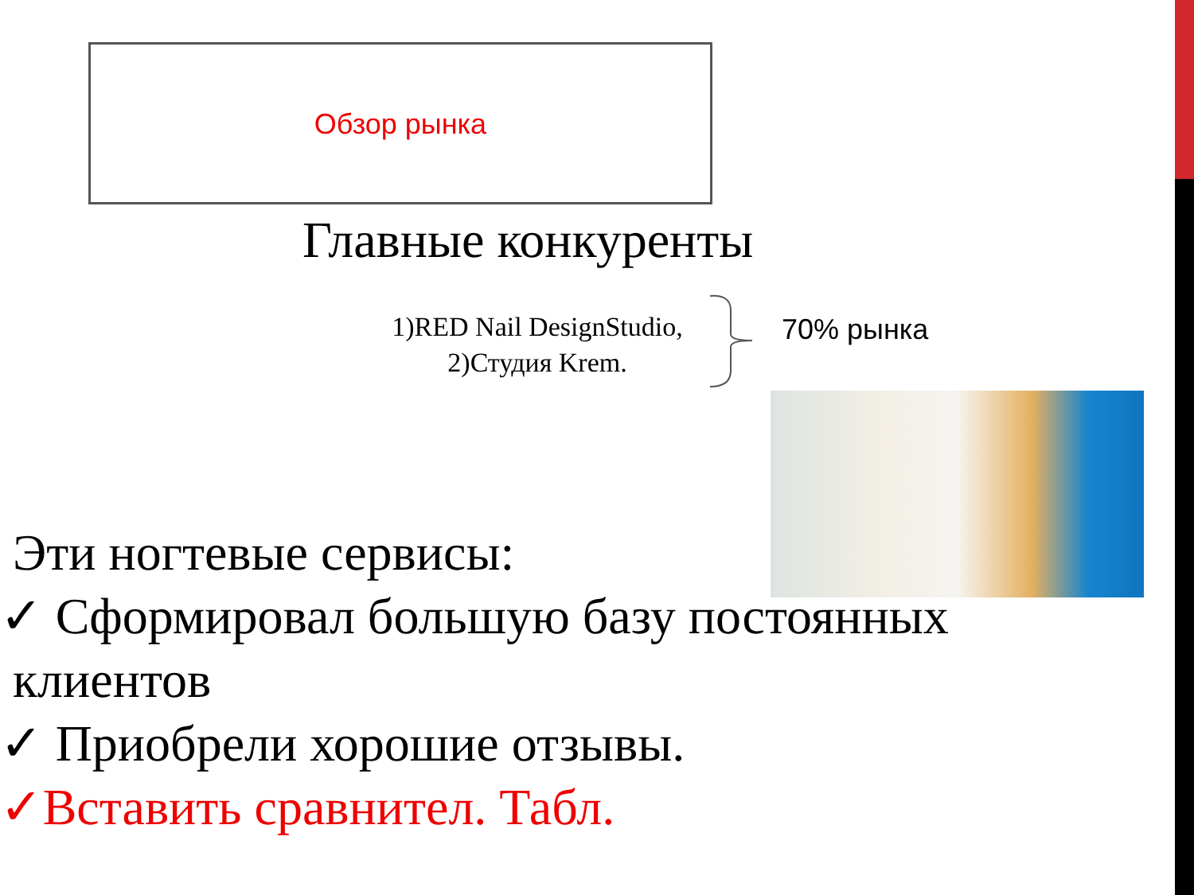Обзор рынка
Главные конкуренты
1)RED Nail DesignStudio,
2)Студия Krem.
70% рынка
Эти ногтевые сервисы:
✓ Сформировал большую базу постоянных
клиентов
✓ Приобрели хорошие отзывы.
✓Вставить сравнител. Табл.